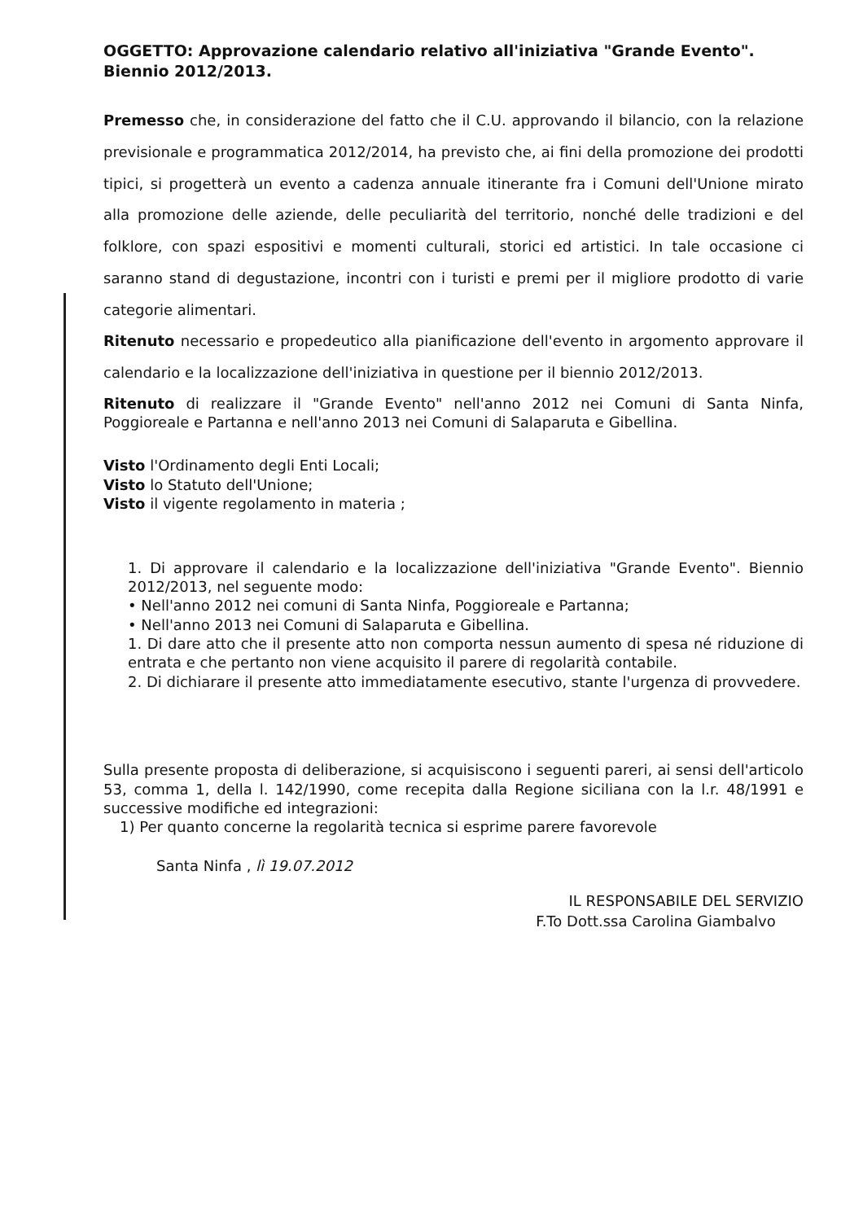OGGETTO: Approvazione calendario relativo all'iniziativa "Grande Evento". Biennio 2012/2013.
Premesso che, in considerazione del fatto che il C.U. approvando il bilancio, con la relazione previsionale e programmatica 2012/2014, ha previsto che, ai fini della promozione dei prodotti tipici, si progetterà un evento a cadenza annuale itinerante fra i Comuni dell'Unione mirato alla promozione delle aziende, delle peculiarità del territorio, nonché delle tradizioni e del folklore, con spazi espositivi e momenti culturali, storici ed artistici. In tale occasione ci saranno stand di degustazione, incontri con i turisti e premi per il migliore prodotto di varie categorie alimentari.
Ritenuto necessario e propedeutico alla pianificazione dell'evento in argomento approvare il calendario e la localizzazione dell'iniziativa in questione per il biennio 2012/2013.
Ritenuto di realizzare il "Grande Evento" nell'anno 2012 nei Comuni di Santa Ninfa, Poggioreale e Partanna e nell'anno 2013 nei Comuni di Salaparuta e Gibellina.
Visto l'Ordinamento degli Enti Locali;
Visto lo Statuto dell'Unione;
Visto il vigente regolamento in materia ;
1. Di approvare il calendario e la localizzazione dell'iniziativa "Grande Evento". Biennio 2012/2013, nel seguente modo:
• Nell'anno 2012 nei comuni di Santa Ninfa, Poggioreale e Partanna;
• Nell'anno 2013 nei Comuni di Salaparuta e Gibellina.
1. Di dare atto che il presente atto non comporta nessun aumento di spesa né riduzione di entrata e che pertanto non viene acquisito il parere di regolarità contabile.
2. Di dichiarare il presente atto immediatamente esecutivo, stante l'urgenza di provvedere.
Sulla presente proposta di deliberazione, si acquisiscono i seguenti pareri, ai sensi dell'articolo 53, comma 1, della l. 142/1990, come recepita dalla Regione siciliana con la l.r. 48/1991 e successive modifiche ed integrazioni:
1) Per quanto concerne la regolarità tecnica si esprime parere favorevole
Santa Ninfa , lì 19.07.2012
IL RESPONSABILE DEL SERVIZIO
F.To Dott.ssa Carolina Giambalvo